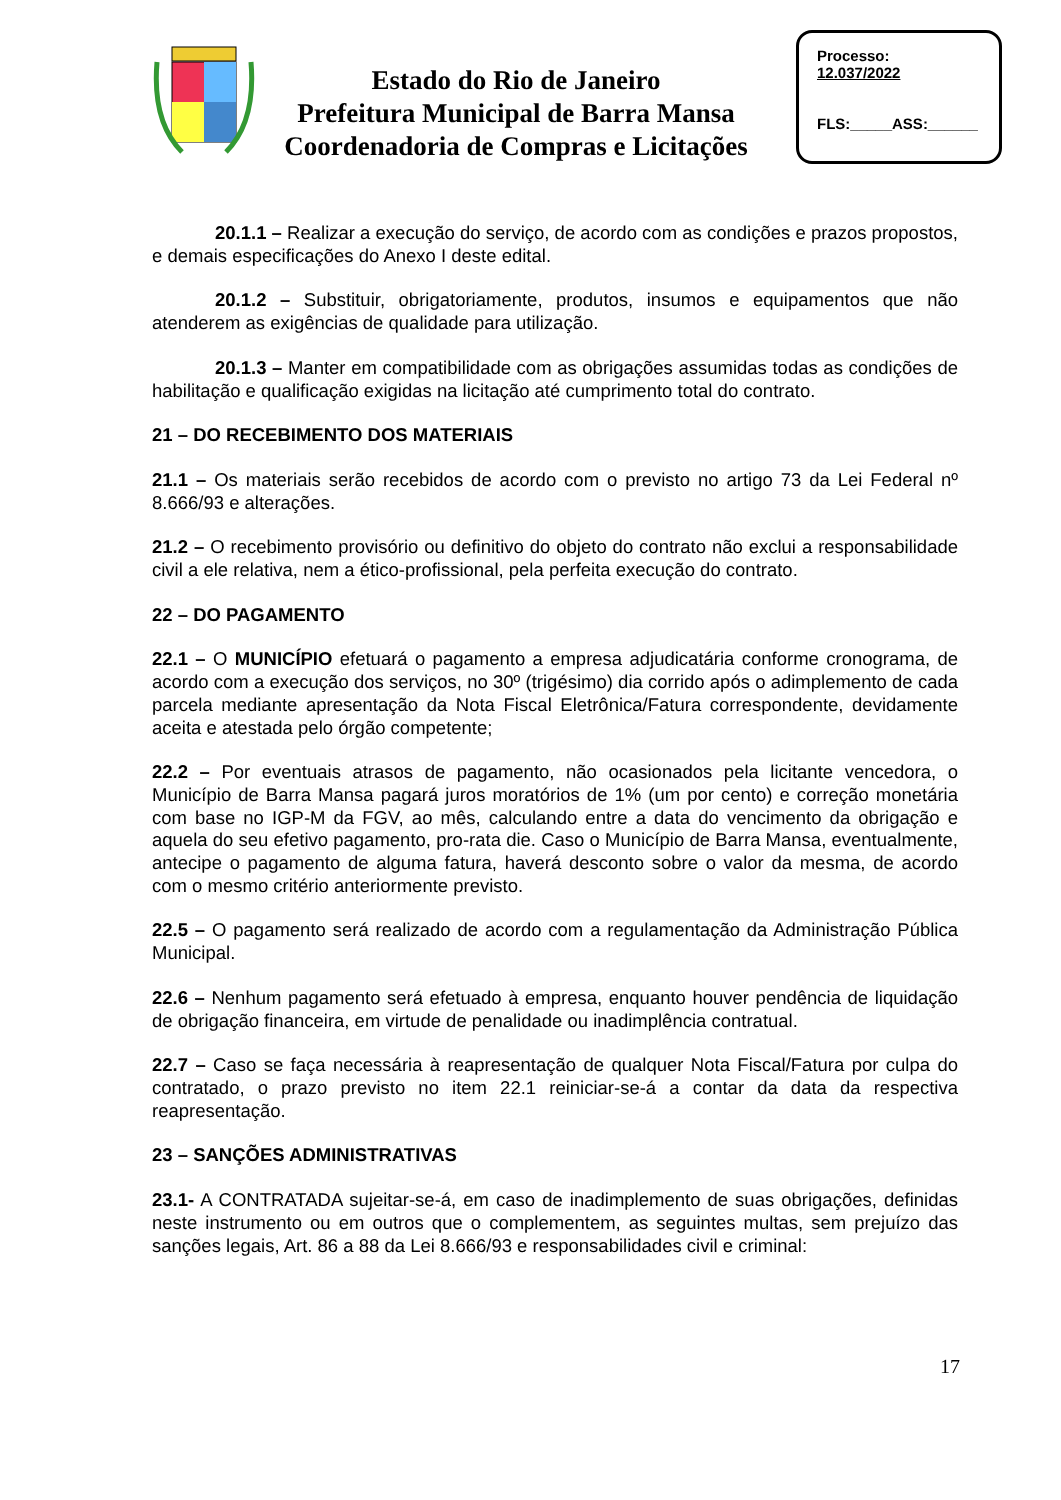Estado do Rio de Janeiro
Prefeitura Municipal de Barra Mansa
Coordenadoria de Compras e Licitações
Processo:
12.037/2022
FLS:_____ASS:______
20.1.1 – Realizar a execução do serviço, de acordo com as condições e prazos propostos, e demais especificações do Anexo I deste edital.
20.1.2 – Substituir, obrigatoriamente, produtos, insumos e equipamentos que não atenderem as exigências de qualidade para utilização.
20.1.3 – Manter em compatibilidade com as obrigações assumidas todas as condições de habilitação e qualificação exigidas na licitação até cumprimento total do contrato.
21 – DO RECEBIMENTO DOS MATERIAIS
21.1 – Os materiais serão recebidos de acordo com o previsto no artigo 73 da Lei Federal nº 8.666/93 e alterações.
21.2 – O recebimento provisório ou definitivo do objeto do contrato não exclui a responsabilidade civil a ele relativa, nem a ético-profissional, pela perfeita execução do contrato.
22 – DO PAGAMENTO
22.1 – O MUNICÍPIO efetuará o pagamento a empresa adjudicatária conforme cronograma, de acordo com a execução dos serviços, no 30º (trigésimo) dia corrido após o adimplemento de cada parcela mediante apresentação da Nota Fiscal Eletrônica/Fatura correspondente, devidamente aceita e atestada pelo órgão competente;
22.2 – Por eventuais atrasos de pagamento, não ocasionados pela licitante vencedora, o Município de Barra Mansa pagará juros moratórios de 1% (um por cento) e correção monetária com base no IGP-M da FGV, ao mês, calculando entre a data do vencimento da obrigação e aquela do seu efetivo pagamento, pro-rata die. Caso o Município de Barra Mansa, eventualmente, antecipe o pagamento de alguma fatura, haverá desconto sobre o valor da mesma, de acordo com o mesmo critério anteriormente previsto.
22.5 – O pagamento será realizado de acordo com a regulamentação da Administração Pública Municipal.
22.6 – Nenhum pagamento será efetuado à empresa, enquanto houver pendência de liquidação de obrigação financeira, em virtude de penalidade ou inadimplência contratual.
22.7 – Caso se faça necessária à reapresentação de qualquer Nota Fiscal/Fatura por culpa do contratado, o prazo previsto no item 22.1 reiniciar-se-á a contar da data da respectiva reapresentação.
23 – SANÇÕES ADMINISTRATIVAS
23.1- A CONTRATADA sujeitar-se-á, em caso de inadimplemento de suas obrigações, definidas neste instrumento ou em outros que o complementem, as seguintes multas, sem prejuízo das sanções legais, Art. 86 a 88 da Lei 8.666/93 e responsabilidades civil e criminal:
17